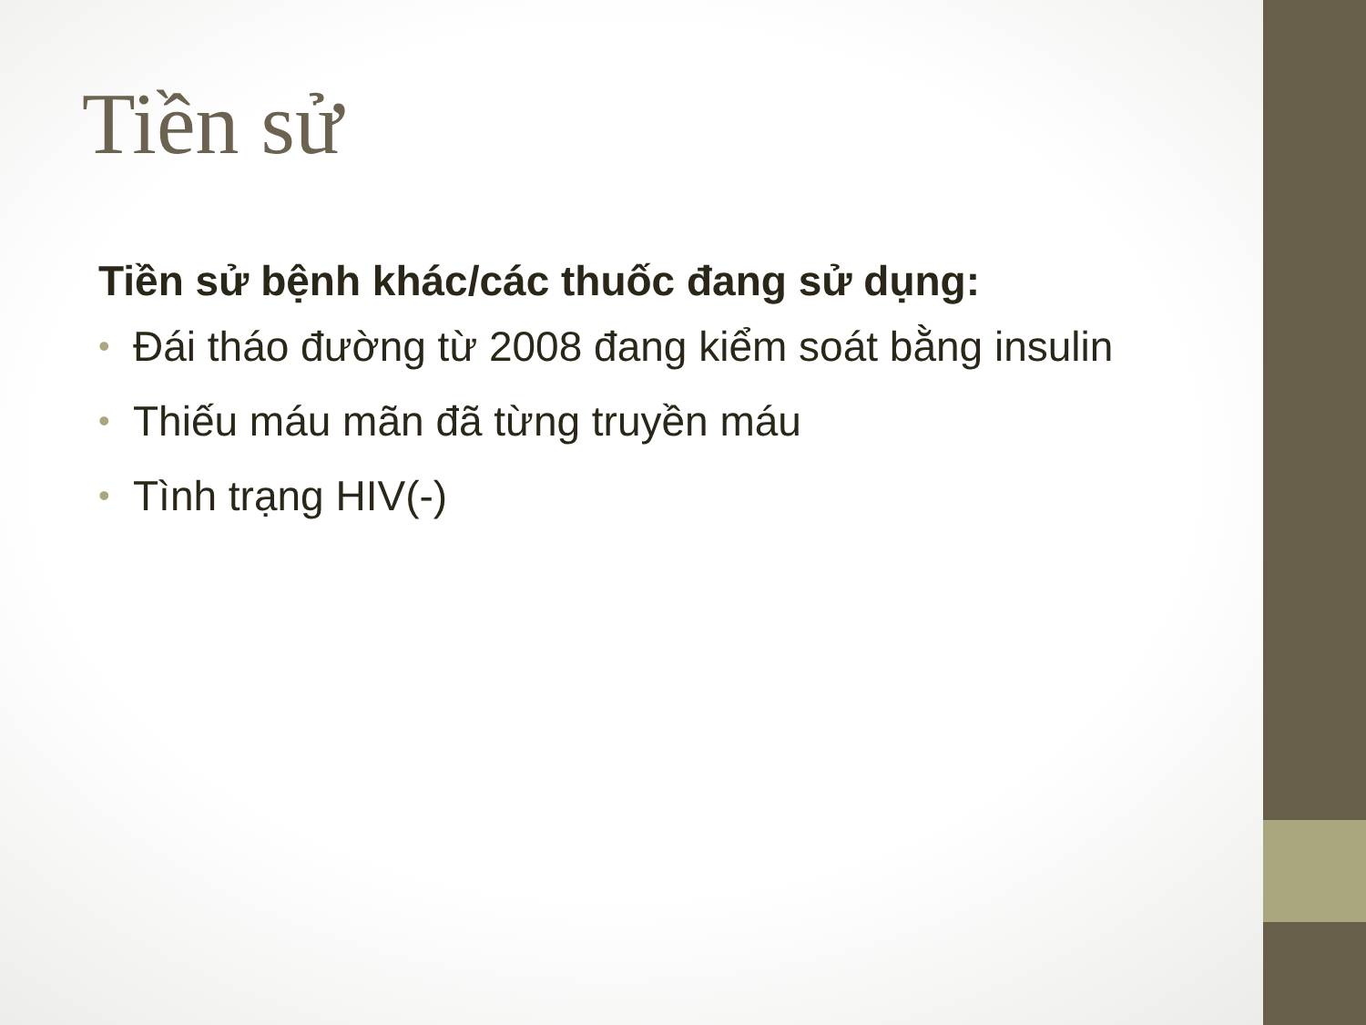Tiền sử
Tiền sử bệnh khác/các thuốc đang sử dụng:
• Đái tháo đường từ 2008 đang kiểm soát bằng insulin
• Thiếu máu mãn đã từng truyền máu
• Tình trạng HIV(-)